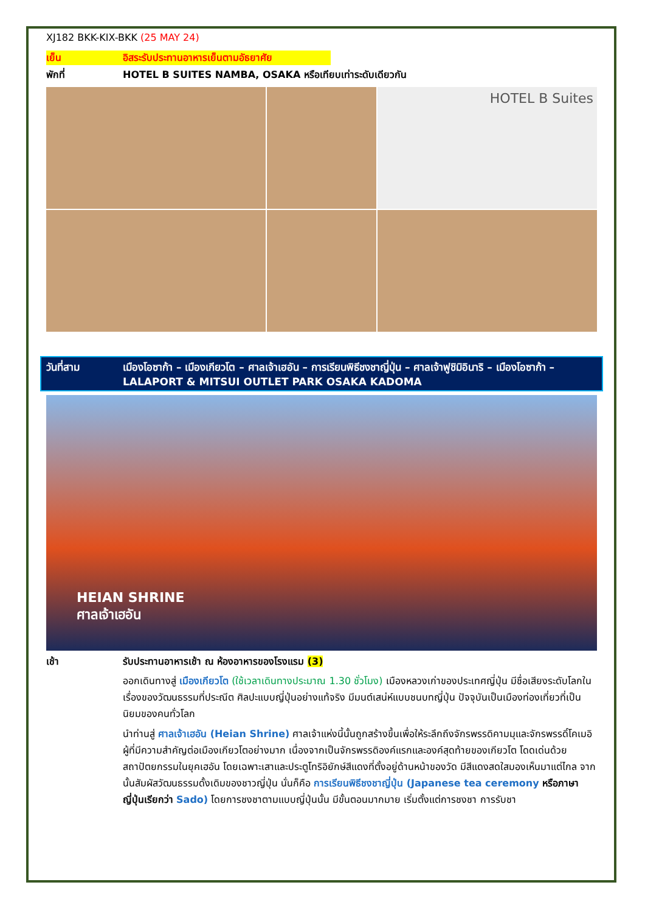XJ182 BKK-KIX-BKK (25 MAY 24)
เย็น อิสระรับประทานอาหารเย็นตามอัธยาศัย
พักที่ HOTEL B SUITES NAMBA, OSAKA หรือเทียบเท่าระดับเดียวกัน
HOTEL B Suites
วันที่สาม เมืองโอซาก้า – เมืองเกียวโต – ศาลเจ้าเฮอัน – การเรียนพิธีชงชาญี่ปุ่น – ศาลเจ้าฟูชิมิอินาริ – เมืองโอซาก้า – LALAPORT & MITSUI OUTLET PARK OSAKA KADOMA
HEIAN SHRINE
ศาลเจ้าเฮอัน
เช้า รับประทานอาหารเช้า ณ ห้องอาหารของโรงแรม (3)
ออกเดินทางสู่ เมืองเกียวโต (ใช้เวลาเดินทางประมาณ 1.30 ชั่วโมง) เมืองหลวงเก่าของประเทศญี่ปุ่น มีชื่อเสียงระดับโลกในเรื่องของวัฒนธรรมที่ประณีต ศิลปะแบบญี่ปุ่นอย่างแท้จริง มีมนต์เสน่ห์แบบชนบทญี่ปุ่น ปัจจุบันเป็นเมืองท่องเที่ยวที่เป็นนิยมของคนทั่วโลก
นำท่านสู่ ศาลเจ้าเฮอัน (Heian Shrine) ศาลเจ้าแห่งนี้นั้นถูกสร้างขึ้นเพื่อให้ระลึกถึงจักรพรรดิคามมุและจักรพรรดิ์โคเมอิ ผู้ที่มีความสำคัญต่อเมืองเกียวโตอย่างมาก เนื่องจากเป็นจักรพรรดิองค์แรกและองค์สุดท้ายของเกียวโต โดดเด่นด้วยสถาปัตยกรรมในยุคเฮอัน โดยเฉพาะเสาและประตูโทริอิยักษ์สีแดงที่ตั้งอยู่ด้านหน้าของวัด มีสีแดงสดใสมองเห็นมาแต่ไกล จากนั้นสัมผัสวัฒนธรรมดั้งเดิมของชาวญี่ปุ่น นั่นก็คือ การเรียนพิธีชงชาญี่ปุ่น (Japanese tea ceremony หรือภาษาญี่ปุ่นเรียกว่า Sado) โดยการชงชาตามแบบญี่ปุ่นนั้น มีขั้นตอนมากมาย เริ่มตั้งแต่การชงชา การรับชา